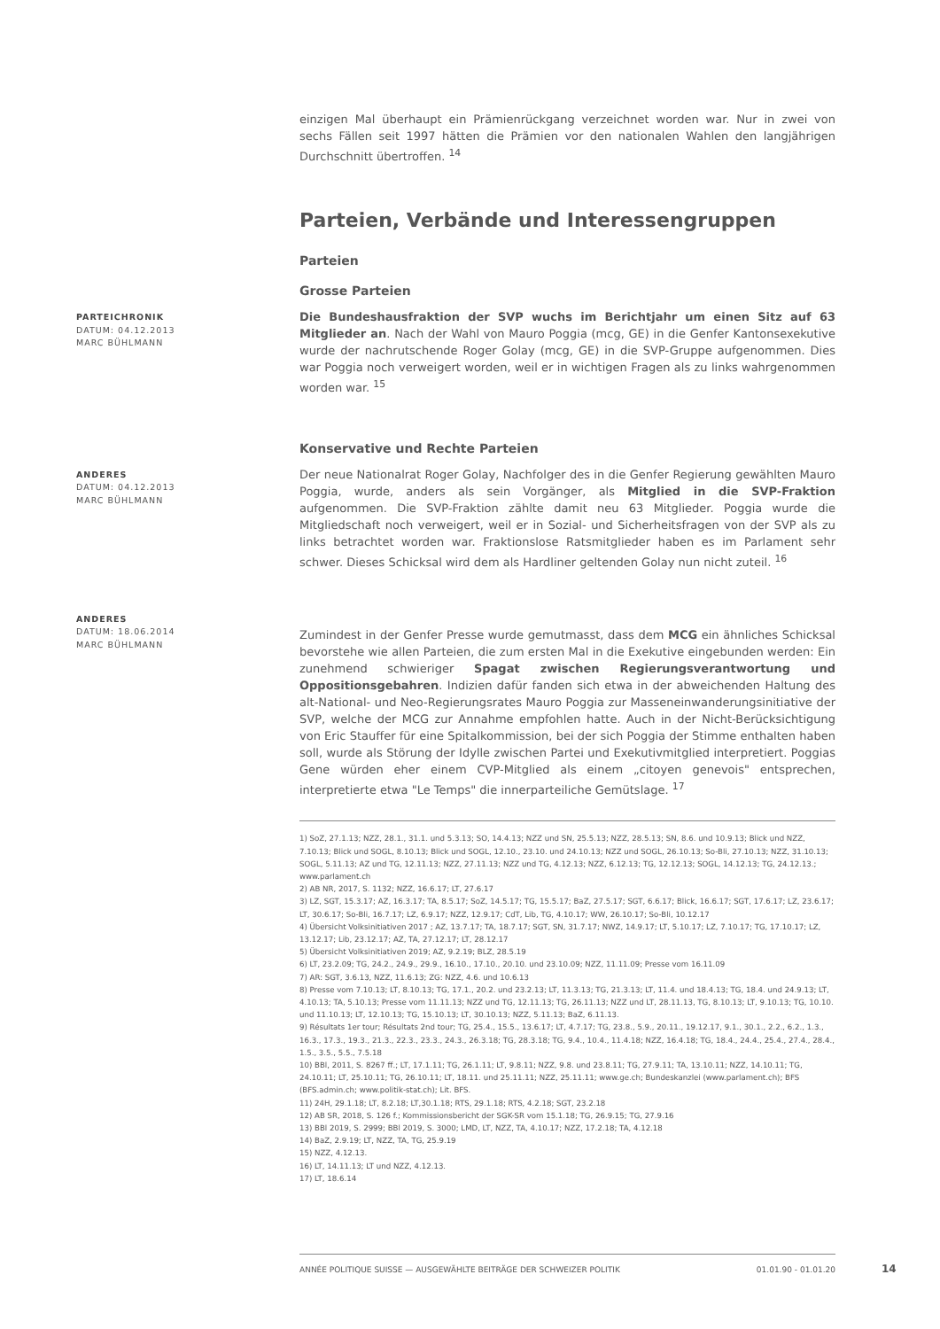einzigen Mal überhaupt ein Prämienrückgang verzeichnet worden war. Nur in zwei von sechs Fällen seit 1997 hätten die Prämien vor den nationalen Wahlen den langjährigen Durchschnitt übertroffen. <sup>14</sup>
Parteien, Verbände und Interessengruppen
Parteien
Grosse Parteien
PARTEICHRONIK
DATUM: 04.12.2013
MARC BÜHLMANN
Die Bundeshausfraktion der SVP wuchs im Berichtjahr um einen Sitz auf 63 Mitglieder an. Nach der Wahl von Mauro Poggia (mcg, GE) in die Genfer Kantonsexekutive wurde der nachrutschende Roger Golay (mcg, GE) in die SVP-Gruppe aufgenommen. Dies war Poggia noch verweigert worden, weil er in wichtigen Fragen als zu links wahrgenommen worden war. <sup>15</sup>
Konservative und Rechte Parteien
ANDERES
DATUM: 04.12.2013
MARC BÜHLMANN
Der neue Nationalrat Roger Golay, Nachfolger des in die Genfer Regierung gewählten Mauro Poggia, wurde, anders als sein Vorgänger, als Mitglied in die SVP-Fraktion aufgenommen. Die SVP-Fraktion zählte damit neu 63 Mitglieder. Poggia wurde die Mitgliedschaft noch verweigert, weil er in Sozial- und Sicherheitsfragen von der SVP als zu links betrachtet worden war. Fraktionslose Ratsmitglieder haben es im Parlament sehr schwer. Dieses Schicksal wird dem als Hardliner geltenden Golay nun nicht zuteil. <sup>16</sup>
ANDERES
DATUM: 18.06.2014
MARC BÜHLMANN
Zumindest in der Genfer Presse wurde gemutmasst, dass dem MCG ein ähnliches Schicksal bevorstehe wie allen Parteien, die zum ersten Mal in die Exekutive eingebunden werden: Ein zunehmend schwieriger Spagat zwischen Regierungsverantwortung und Oppositionsgebahren. Indizien dafür fanden sich etwa in der abweichenden Haltung des alt-National- und Neo-Regierungsrates Mauro Poggia zur Masseneinwanderungsinitiative der SVP, welche der MCG zur Annahme empfohlen hatte. Auch in der Nicht-Berücksichtigung von Eric Stauffer für eine Spitalkommission, bei der sich Poggia der Stimme enthalten haben soll, wurde als Störung der Idylle zwischen Partei und Exekutivmitglied interpretiert. Poggias Gene würden eher einem CVP-Mitglied als einem „citoyen genevois" entsprechen, interpretierte etwa "Le Temps" die innerparteiliche Gemütslage. <sup>17</sup>
1) SoZ, 27.1.13; NZZ, 28.1., 31.1. und 5.3.13; SO, 14.4.13; NZZ und SN, 25.5.13; NZZ, 28.5.13; SN, 8.6. und 10.9.13; Blick und NZZ, 7.10.13; Blick und SOGL, 8.10.13; Blick und SOGL, 12.10., 23.10. und 24.10.13; NZZ und SOGL, 26.10.13; So-Bli, 27.10.13; NZZ, 31.10.13; SOGL, 5.11.13; AZ und TG, 12.11.13; NZZ, 27.11.13; NZZ und TG, 4.12.13; NZZ, 6.12.13; TG, 12.12.13; SOGL, 14.12.13; TG, 24.12.13.; www.parlament.ch
2) AB NR, 2017, S. 1132; NZZ, 16.6.17; LT, 27.6.17
3) LZ, SGT, 15.3.17; AZ, 16.3.17; TA, 8.5.17; SoZ, 14.5.17; TG, 15.5.17; BaZ, 27.5.17; SGT, 6.6.17; Blick, 16.6.17; SGT, 17.6.17; LZ, 23.6.17; LT, 30.6.17; So-Bli, 16.7.17; LZ, 6.9.17; NZZ, 12.9.17; CdT, Lib, TG, 4.10.17; WW, 26.10.17; So-Bli, 10.12.17
4) Übersicht Volksinitiativen 2017 ; AZ, 13.7.17; TA, 18.7.17; SGT, SN, 31.7.17; NWZ, 14.9.17; LT, 5.10.17; LZ, 7.10.17; TG, 17.10.17; LZ, 13.12.17; Lib, 23.12.17; AZ, TA, 27.12.17; LT, 28.12.17
5) Übersicht Volksinitiativen 2019; AZ, 9.2.19; BLZ, 28.5.19
6) LT, 23.2.09; TG, 24.2., 24.9., 29.9., 16.10., 17.10., 20.10. und 23.10.09; NZZ, 11.11.09; Presse vom 16.11.09
7) AR: SGT, 3.6.13, NZZ, 11.6.13; ZG: NZZ, 4.6. und 10.6.13
8) Presse vom 7.10.13; LT, 8.10.13; TG, 17.1., 20.2. und 23.2.13; LT, 11.3.13; TG, 21.3.13; LT, 11.4. und 18.4.13; TG, 18.4. und 24.9.13; LT, 4.10.13; TA, 5.10.13; Presse vom 11.11.13; NZZ und TG, 12.11.13; TG, 26.11.13; NZZ und LT, 28.11.13, TG, 8.10.13; LT, 9.10.13; TG, 10.10. und 11.10.13; LT, 12.10.13; TG, 15.10.13; LT, 30.10.13; NZZ, 5.11.13; BaZ, 6.11.13.
9) Résultats 1er tour; Résultats 2nd tour; TG, 25.4., 15.5., 13.6.17; LT, 4.7.17; TG, 23.8., 5.9., 20.11., 19.12.17, 9.1., 30.1., 2.2., 6.2., 1.3., 16.3., 17.3., 19.3., 21.3., 22.3., 23.3., 24.3., 26.3.18; TG, 28.3.18; TG, 9.4., 10.4., 11.4.18; NZZ, 16.4.18; TG, 18.4., 24.4., 25.4., 27.4., 28.4., 1.5., 3.5., 5.5., 7.5.18
10) BBl, 2011, S. 8267 ff.; LT, 17.1.11; TG, 26.1.11; LT, 9.8.11; NZZ, 9.8. und 23.8.11; TG, 27.9.11; TA, 13.10.11; NZZ, 14.10.11; TG, 24.10.11; LT, 25.10.11; TG, 26.10.11; LT, 18.11. und 25.11.11; NZZ, 25.11.11; www.ge.ch; Bundeskanzlei (www.parlament.ch); BFS (BFS.admin.ch; www.politik-stat.ch); Lit. BFS.
11) 24H, 29.1.18; LT, 8.2.18; LT,30.1.18; RTS, 29.1.18; RTS, 4.2.18; SGT, 23.2.18
12) AB SR, 2018, S. 126 f.; Kommissionsbericht der SGK-SR vom 15.1.18; TG, 26.9.15; TG, 27.9.16
13) BBl 2019, S. 2999; BBl 2019, S. 3000; LMD, LT, NZZ, TA, 4.10.17; NZZ, 17.2.18; TA, 4.12.18
14) BaZ, 2.9.19; LT, NZZ, TA, TG, 25.9.19
15) NZZ, 4.12.13.
16) LT, 14.11.13; LT und NZZ, 4.12.13.
17) LT, 18.6.14
ANNÉE POLITIQUE SUISSE — AUSGEWÄHLTE BEITRÄGE DER SCHWEIZER POLITIK 01.01.90 - 01.01.20
14